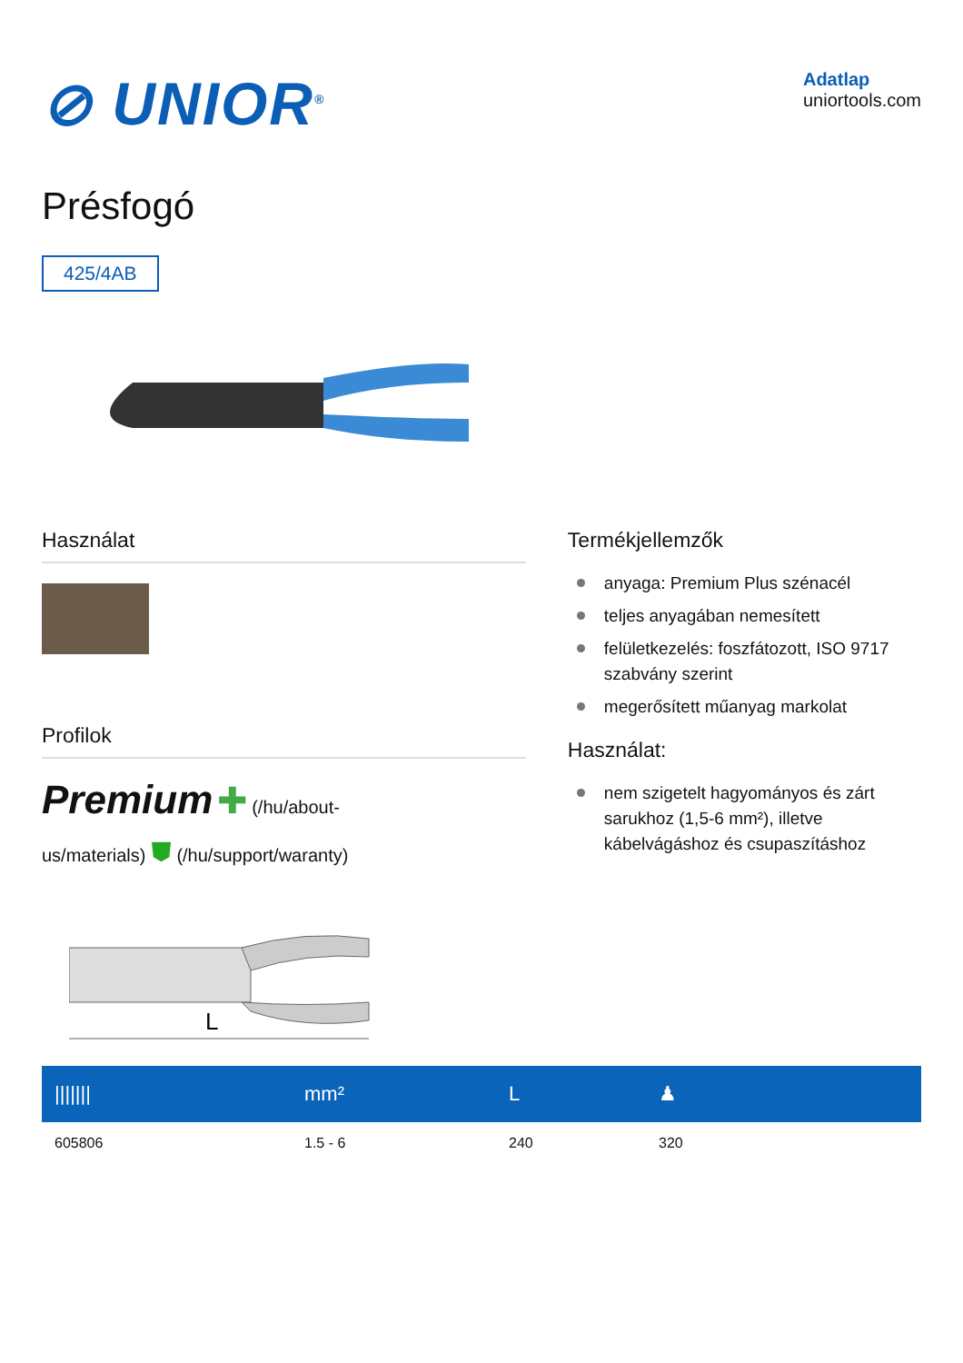⊘ UNIOR<sup>®</sup>
Adatlap
uniortools.com
Présfogó
425/4AB
Használat
Profilok
Premium ✚ (/hu/about-
us/materials) ⛊ (/hu/support/waranty)
Termékjellemzők
anyaga: Premium Plus szénacél
teljes anyagában nemesített
felületkezelés: foszfátozott, ISO 9717 szabvány szerint
megerősített műanyag markolat
Használat:
nem szigetelt hagyományos és zárt sarukhoz (1,5-6 mm²), illetve kábelvágáshoz és csupaszításhoz
L
| /////// | mm² | L | ♟ |
| --- | --- | --- | --- |
| 605806 | 1.5 - 6 | 240 | 320 |